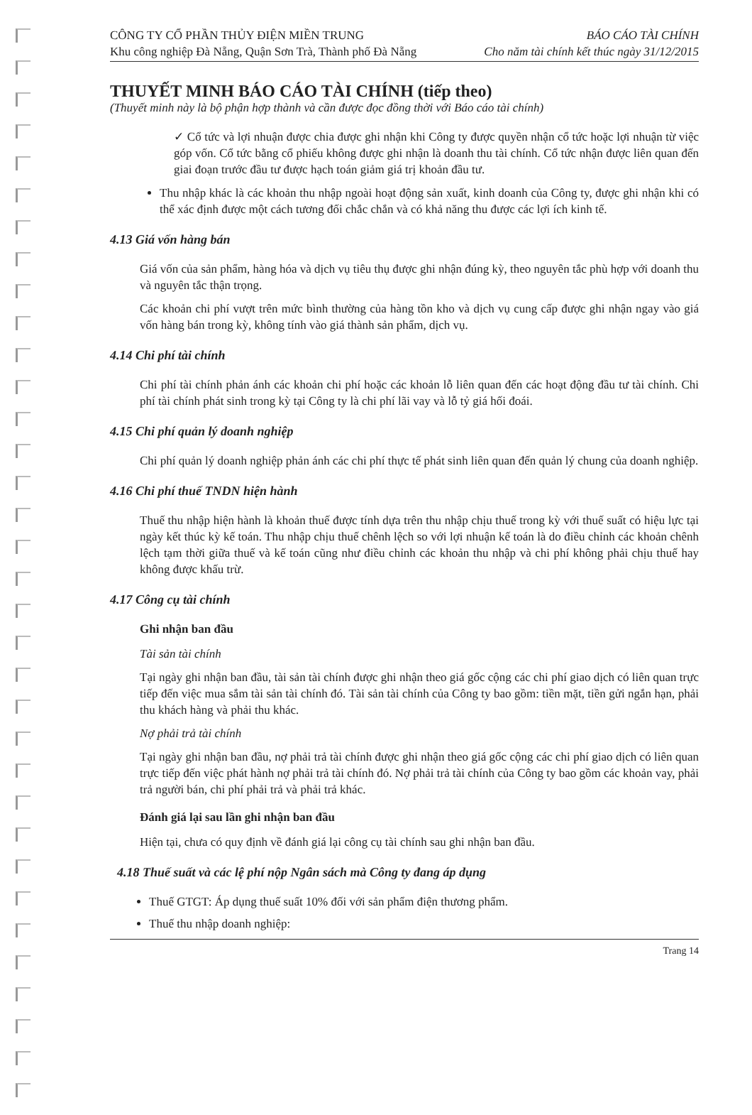CÔNG TY CỔ PHẦN THỦY ĐIỆN MIỀN TRUNG
Khu công nghiệp Đà Nẵng, Quận Sơn Trà, Thành phố Đà Nẵng
BÁO CÁO TÀI CHÍNH
Cho năm tài chính kết thúc ngày 31/12/2015
THUYẾT MINH BÁO CÁO TÀI CHÍNH (tiếp theo)
(Thuyết minh này là bộ phận hợp thành và cần được đọc đồng thời với Báo cáo tài chính)
✓ Cổ tức và lợi nhuận được chia được ghi nhận khi Công ty được quyền nhận cổ tức hoặc lợi nhuận từ việc góp vốn. Cổ tức bằng cổ phiếu không được ghi nhận là doanh thu tài chính. Cổ tức nhận được liên quan đến giai đoạn trước đầu tư được hạch toán giảm giá trị khoản đầu tư.
Thu nhập khác là các khoản thu nhập ngoài hoạt động sản xuất, kinh doanh của Công ty, được ghi nhận khi có thể xác định được một cách tương đối chắc chắn và có khả năng thu được các lợi ích kinh tế.
4.13 Giá vốn hàng bán
Giá vốn của sản phẩm, hàng hóa và dịch vụ tiêu thụ được ghi nhận đúng kỳ, theo nguyên tắc phù hợp với doanh thu và nguyên tắc thận trọng.
Các khoản chi phí vượt trên mức bình thường của hàng tồn kho và dịch vụ cung cấp được ghi nhận ngay vào giá vốn hàng bán trong kỳ, không tính vào giá thành sản phẩm, dịch vụ.
4.14 Chi phí tài chính
Chi phí tài chính phản ánh các khoản chi phí hoặc các khoản lỗ liên quan đến các hoạt động đầu tư tài chính. Chi phí tài chính phát sinh trong kỳ tại Công ty là chi phí lãi vay và lỗ tỷ giá hối đoái.
4.15 Chi phí quản lý doanh nghiệp
Chi phí quản lý doanh nghiệp phản ánh các chi phí thực tế phát sinh liên quan đến quản lý chung của doanh nghiệp.
4.16 Chi phí thuế TNDN hiện hành
Thuế thu nhập hiện hành là khoản thuế được tính dựa trên thu nhập chịu thuế trong kỳ với thuế suất có hiệu lực tại ngày kết thúc kỳ kế toán. Thu nhập chịu thuế chênh lệch so với lợi nhuận kế toán là do điều chỉnh các khoản chênh lệch tạm thời giữa thuế và kế toán cũng như điều chỉnh các khoản thu nhập và chi phí không phải chịu thuế hay không được khấu trừ.
4.17 Công cụ tài chính
Ghi nhận ban đầu
Tài sản tài chính
Tại ngày ghi nhận ban đầu, tài sản tài chính được ghi nhận theo giá gốc cộng các chi phí giao dịch có liên quan trực tiếp đến việc mua sắm tài sản tài chính đó. Tài sản tài chính của Công ty bao gồm: tiền mặt, tiền gửi ngắn hạn, phải thu khách hàng và phải thu khác.
Nợ phải trả tài chính
Tại ngày ghi nhận ban đầu, nợ phải trả tài chính được ghi nhận theo giá gốc cộng các chi phí giao dịch có liên quan trực tiếp đến việc phát hành nợ phải trả tài chính đó. Nợ phải trả tài chính của Công ty bao gồm các khoản vay, phải trả người bán, chi phí phải trả và phải trả khác.
Đánh giá lại sau lần ghi nhận ban đầu
Hiện tại, chưa có quy định về đánh giá lại công cụ tài chính sau ghi nhận ban đầu.
4.18 Thuế suất và các lệ phí nộp Ngân sách mà Công ty đang áp dụng
Thuế GTGT: Áp dụng thuế suất 10% đối với sản phẩm điện thương phẩm.
Thuế thu nhập doanh nghiệp:
Trang 14